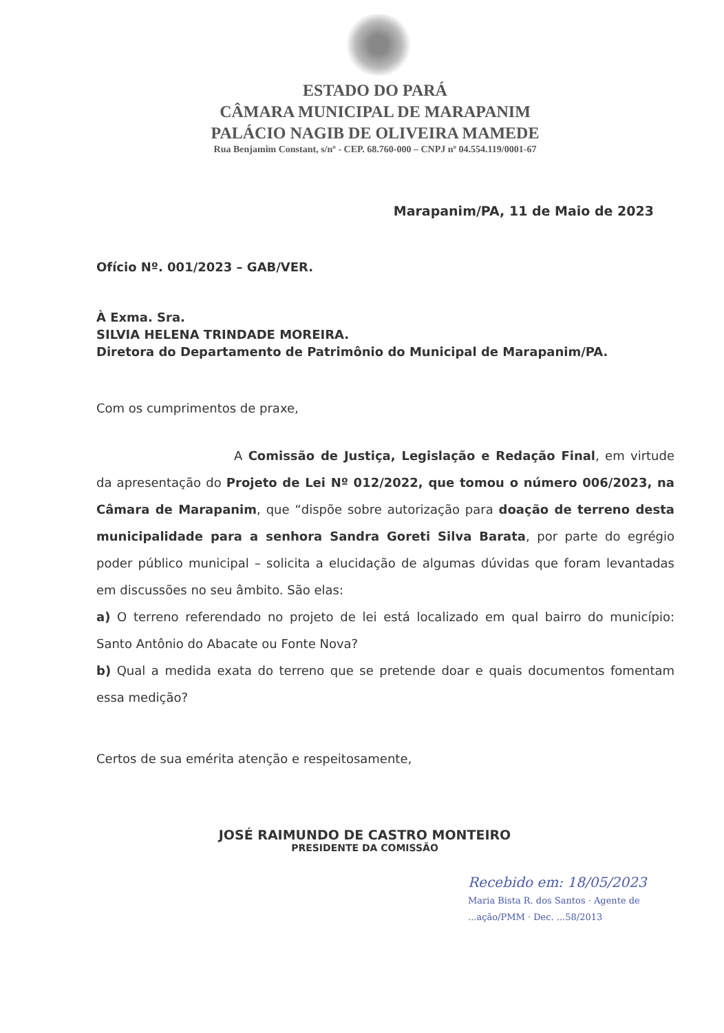ESTADO DO PARÁ
CÂMARA MUNICIPAL DE MARAPANIM
PALÁCIO NAGIB DE OLIVEIRA MAMEDE
Rua Benjamim Constant, s/nº - CEP. 68.760-000 – CNPJ nº 04.554.119/0001-67
Marapanim/PA, 11 de Maio de 2023
Ofício Nº. 001/2023 – GAB/VER.
À Exma. Sra.
SILVIA HELENA TRINDADE MOREIRA.
Diretora do Departamento de Patrimônio do Municipal de Marapanim/PA.
Com os cumprimentos de praxe,
A Comissão de Justiça, Legislação e Redação Final, em virtude da apresentação do Projeto de Lei Nº 012/2022, que tomou o número 006/2023, na Câmara de Marapanim, que “dispõe sobre autorização para doação de terreno desta municipalidade para a senhora Sandra Goreti Silva Barata, por parte do egrégio poder público municipal – solicita a elucidação de algumas dúvidas que foram levantadas em discussões no seu âmbito. São elas:
a) O terreno referendado no projeto de lei está localizado em qual bairro do município: Santo Antônio do Abacate ou Fonte Nova?
b) Qual a medida exata do terreno que se pretende doar e quais documentos fomentam essa medição?
Certos de sua emérita atenção e respeitosamente,
JOSÉ RAIMUNDO DE CASTRO MONTEIRO
PRESIDENTE DA COMISSÃO
Recebido em: 18/05/2023
Maria Bista R. dos Santos · Agente de ...ação/PMM · Dec. ...58/2013